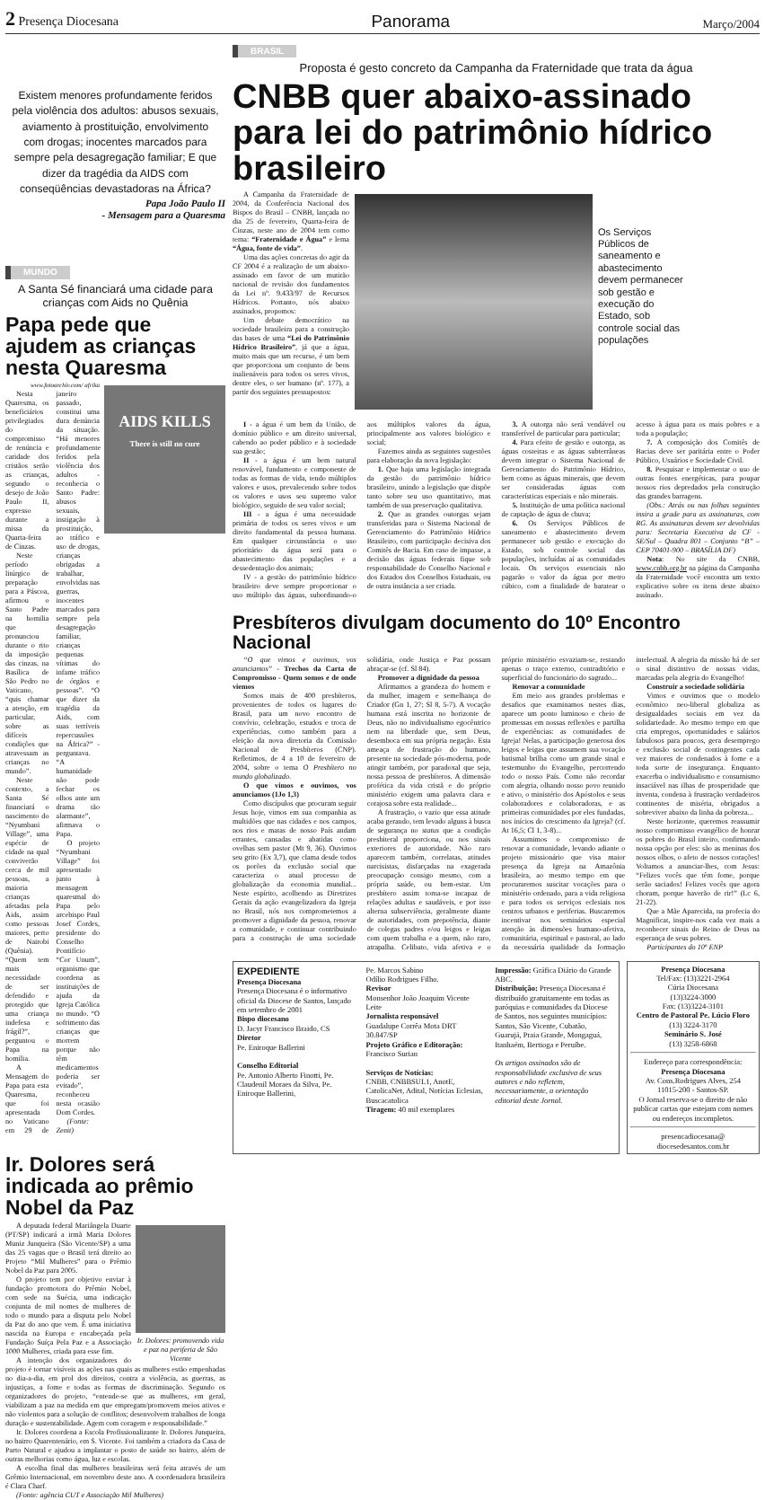2 Presença Diocesana Panorama Março/2004
Existem menores profundamente feridos pela violência dos adultos: abusos sexuais, aviamento à prostituição, envolvimento com drogas; inocentes marcados para sempre pela desagregação familiar; E que dizer da tragédia da AIDS com conseqüências devastadoras na África?
Papa João Paulo II
- Mensagem para a Quaresma
MUNDO
A Santa Sé financiará uma cidade para crianças com Aids no Quênia
Papa pede que ajudem as crianças nesta Quaresma
AIDS KILLS
There is still no cure
www.fotoarchiv.com/ afrika
Nesta Quaresma, os beneficiários privilegiados do compromisso de renúncia e caridade dos cristãos serão as crianças, segundo o desejo de João Paulo II, expresso durante a missa da Quarta-feira de Cinzas.
Neste período litúrgico de preparação para a Páscoa, afirmou o Santo Padre na homilia que pronunciou durante o rito da imposição das cinzas, na Basílica de São Pedro no Vaticano, “quis chamar a atenção, em particular, sobre as difíceis condições que atravessam as crianças no mundo”.
Neste contexto, a Santa Sé financiará o nascimento do “Nyumbani Village”, uma espécie de cidade na qual conviverão cerca de mil pessoas, a maioria crianças afetadas pela Aids, assim como pessoas maiores, perto de Nairobi (Quênia). “Quem tem mais necessidade de ser defendido e protegido que uma criança indefesa e frágil?”, perguntou o Papa na homilia.
A Mensagem do Papa para esta Quaresma, que foi apresentada no Vaticano em 29 de janeiro passado, constitui uma dura denúncia da situação. “Há menores profundamente feridos pela violência dos adultos - reconhecia o Santo Padre: abusos sexuais, instigação à prostituição, ao tráfico e uso de drogas, crianças obrigadas a trabalhar, envolvidas nas guerras, inocentes marcados para sempre pela desagregação familiar, crianças pequenas vítimas do infame tráfico de órgãos e pessoas”. “O que dizer da tragédia da Aids, com suas terríveis repercussões na África?” - perguntava. “A humanidade não pode fechar os olhos ante um drama tão alarmante”, afirmava o Papa.
O projeto “Nyumbani Village” foi apresentado junto à mensagem quaresmal do Papa pelo arcebispo Paul Josef Cordes, presidente do Conselho Pontifício “Cor Unum”, organismo que coordena as instituições de ajuda da Igreja Católica no mundo. “O sofrimento das crianças que morrem porque não têm medicamentos poderia ser evitado”, reconheceu nesta ocasião Dom Cordes.
(Fonte: Zenit)
Ir. Dolores será indicada ao prêmio Nobel da Paz
Ir. Dolores: promovendo vida e paz na periferia de São Vicente
A deputada federal Mariângela Duarte (PT/SP) indicará a irmã Maria Dolores Muniz Junqueira (São Vicente/SP) a uma das 25 vagas que o Brasil terá direito ao Projeto “Mil Mulheres” para o Prêmio Nobel da Paz para 2005.
O projeto tem por objetivo enviar à fundação promotora do Prêmio Nobel, com sede na Suécia, uma indicação conjunta de mil nomes de mulheres de todo o mundo para a disputa pelo Nobel da Paz do ano que vem. É uma iniciativa nascida na Europa e encabeçada pela Fundação Suíça Pela Paz e a Associação 1000 Mulheres, criada para esse fim.
A intenção dos organizadores do projeto é tornar visíveis as ações nas quais as mulheres estão empenhadas no dia-a-dia, em prol dos direitos, contra a violência, as guerras, as injustiças, a fome e todas as formas de discriminação. Segundo os organizadores do projeto, “entende-se que as mulheres, em geral, viabilizam a paz na medida em que empregam/promovem meios ativos e não violentos para a solução de conflitos; desenvolvem trabalhos de longa duração e sustentabilidade. Agem com coragem e responsabilidade.”
Ir. Dolores coordena a Escola Profissionalizante Ir. Dolores Junqueira, no bairro Quarentenário, em S. Vicente. Foi também a criadora da Casa de Parto Natural e ajudou a implantar o posto de saúde no bairro, além de outras melhorias como água, luz e escolas.
A escolha final das mulheres brasileiras será feita através de um Grêmio Internacional, em novembro deste ano. A coordenadora brasileira é Clara Charf.
(Fonte: agência CUT e Associação Mil Mulheres)
BRASIL
Proposta é gesto concreto da Campanha da Fraternidade que trata da água
CNBB quer abaixo-assinado para lei do patrimônio hídrico brasileiro
A Campanha da Fraternidade de 2004, da Conferência Nacional dos Bispos do Brasil – CNBB, lançada no dia 25 de fevereiro, Quarta-feira de Cinzas, neste ano de 2004 tem como tema: “Fraternidade e Água” e lema “Água, fonte de vida”.
Uma das ações concretas do agir da CF 2004 é a realização de um abaixo-assinado em favor de um mutirão nacional de revisão dos fundamentos da Lei nº. 9.433/97 de Recursos Hídricos. Portanto, nós abaixo assinados, propomos:
Um debate democrático na sociedade brasileira para a construção das bases de uma “Lei do Patrimônio Hídrico Brasileiro”, já que a água, muito mais que um recurso, é um bem que proporciona um conjunto de bens inalienáveis para todos os seres vivos, dentre eles, o ser humano (nº. 177), a partir dos seguintes pressupostos:
Os Serviços Públicos de saneamento e abastecimento devem permanecer sob gestão e execução do Estado, sob controle social das populações
I - a água é um bem da União, de domínio público e um direito universal, cabendo ao poder público e à sociedade sua gestão;
II - a água é um bem natural renovável, fundamento e componente de todas as formas de vida, tendo múltiplos valores e usos, prevalecendo sobre todos os valores e usos seu supremo valor biológico, seguido de seu valor social;
III - a água é uma necessidade primária de todos os seres vivos e um direito fundamental da pessoa humana. Em qualquer circunstância o uso prioritário da água será para o abastecimento das populações e a dessedentação dos animais;
IV - a gestão do patrimônio hídrico brasileiro deve sempre proporcionar o uso múltiplo das águas, subordinando-o aos múltiplos valores da água, principalmente aos valores biológico e social;
Fazemos ainda as seguintes sugestões para elaboração da nova legislação:
1. Que haja uma legislação integrada da gestão do patrimônio hídrico brasileiro, unindo a legislação que dispõe tanto sobre seu uso quantitativo, mas também de sua preservação qualitativa.
2. Que as grandes outorgas sejam transferidas para o Sistema Nacional de Gerenciamento do Patrimônio Hídrico Brasileiro, com participação decisiva dos Comitês de Bacia. Em caso de impasse, a decisão das águas federais fique sob responsabilidade do Conselho Nacional e dos Estados dos Conselhos Estaduais, ou de outra instância a ser criada.
3. A outorga não será vendável ou transferível de particular para particular;
4. Para efeito de gestão e outorga, as águas costeiras e as águas subterrâneas devem integrar o Sistema Nacional de Gerenciamento do Patrimônio Hídrico, bem como as águas minerais, que devem ser consideradas águas com características especiais e não minerais.
5. Instituição de uma política nacional de captação de água de chuva;
6. Os Serviços Públicos de saneamento e abastecimento devem permanecer sob gestão e execução do Estado, sob controle social das populações, incluídas aí as comunidades locais. Os serviços essenciais não pagarão o valor da água por metro cúbico, com a finalidade de baratear o acesso à água para os mais pobres e a toda a população;
7. A composição dos Comitês de Bacias deve ser paritária entre o Poder Público, Usuários e Sociedade Civil.
8. Pesquisar e implementar o uso de outras fontes energéticas, para poupar nossos rios depredados pela construção das grandes barragens.
(Obs.: Atrás ou nas folhas seguintes insira a grade para as assinaturas, com RG. As assinaturas devem ser devolvidas para: Secretaria Executiva da CF - SE/Sul – Quadra 801 – Conjunto “B” – CEP 70401-900 – BRASÍLIA DF)
Nota: No site da CNBB, www.cnbb.org.br na página da Campanha da Fraternidade você encontra um texto explicativo sobre os itens deste abaixo assinado.
Presbíteros divulgam documento do 10º Encontro Nacional
“O que vimos e ouvimos, vos anunciamos” - Trechos da Carta de Compromisso - Quem somos e de onde viemos
Somos mais de 400 presbíteros, provenientes de todos os lugares do Brasil, para um novo encontro de convívio, celebração, estudos e troca de experiências, como também para a eleição da nova diretoria da Comissão Nacional de Presbíteros (CNP). Refletimos, de 4 a 10 de fevereiro de 2004, sobre o tema O Presbítero no mundo globalizado.
O que vimos e ouvimos, vos anunciamos (1Jo 1,3)
Como discípulos que procuram seguir Jesus hoje, vimos em sua companhia as multidões que nas cidades e nos campos, nos rios e matas de nosso País andam errantes, cansadas e abatidas como ovelhas sem pastor (Mt 9, 36). Ouvimos seu grito (Ex 3,7), que clama desde todos os porões da exclusão social que caracteriza o atual processo de globalização da economia mundial... Neste espírito, acolhendo as Diretrizes Gerais da ação evangelizadora da Igreja no Brasil, nós nos comprometemos a promover a dignidade da pessoa, renovar a comunidade, e continuar contribuindo para a construção de uma sociedade solidária, onde Justiça e Paz possam abraçar-se (cf. Sl 84).
Promover a dignidade da pessoa
Afirmamos a grandeza do homem e da mulher, imagem e semelhança do Criador (Gn 1, 27; Sl 8, 5-7). A vocação humana está inscrita no horizonte de Deus, não no individualismo egocêntrico nem na liberdade que, sem Deus, desemboca em sua própria negação. Esta ameaça de frustração do humano, presente na sociedade pós-moderna, pode atingir também, por paradoxal que seja, nossa pessoa de presbíteros. A dimensão profética da vida cristã e do próprio ministério exigem uma palavra clara e corajosa sobre esta realidade...
A frustração, o vazio que essa atitude acaba gerando, tem levado alguns à busca de segurança no status que a condição presbiteral proporciona, ou nos sinais exteriores de autoridade. Não raro aparecem também, correlatas, atitudes narcisistas, disfarçadas na exagerada preocupação consigo mesmo, com a própria saúde, ou bem-estar. Um presbítero assim torna-se incapaz de relações adultas e saudáveis, e por isso alterna subserviência, geralmente diante de autoridades, com prepotência, diante de colegas padres e/ou leigos e leigas com quem trabalha e a quem, não raro, atrapalha. Celibato, vida afetiva e o próprio ministério esvaziam-se, restando apenas o traço externo, contraditório e superficial do funcionário do sagrado...
Renovar a comunidade
Em meio aos grandes problemas e desafios que examinamos nestes dias, aparece um ponto luminoso e cheio de promessas em nossas reflexões e partilha de experiências: as comunidades de Igreja! Nelas, a participação generosa dos leigos e leigas que assumem sua vocação batismal brilha como um grande sinal e testemunho do Evangelho, percorrendo todo o nosso País. Como não recordar com alegria, olhando nosso povo reunido e ativo, o ministério dos Apóstolos e seus colaboradores e colaboradoras, e as primeiras comunidades por eles fundadas, nos inícios do crescimento da Igreja? (cf. At 16,5; Cl 1, 3-8)...
Assumimos o compromisso de renovar a comunidade, levando adiante o projeto missionário que visa maior presença da Igreja na Amazônia brasileira, ao mesmo tempo em que procuraremos suscitar vocações para o ministério ordenado, para a vida religiosa e para todos os serviços eclesiais nos centros urbanos e periferias. Buscaremos incentivar nos seminários especial atenção às dimensões humano-afetiva, comunitária, espiritual e pastoral, ao lado da necessária qualidade da formação intelectual. A alegria da missão há de ser o sinal distintivo de nossas vidas, marcadas pela alegria do Evangelho!
Construir a sociedade solidária
Vimos e ouvimos que o modelo econômico neo-liberal globaliza as desigualdades sociais em vez da solidariedade. Ao mesmo tempo em que cria empregos, oportunidades e salários fabulosos para poucos, gera desemprego e exclusão social de contingentes cada vez maiores de condenados à fome e a toda sorte de insegurança. Enquanto exacerba o individualismo e consumismo insaciável nas ilhas de prosperidade que inventa, condena à frustração verdadeiros continentes de miséria, obrigados a sobreviver abaixo da linha da pobreza...
Neste horizonte, queremos reassumir nosso compromisso evangélico de honrar os pobres do Brasil inteiro, confirmando nossa opção por eles: são as meninas dos nossos olhos, o afeto de nossos corações! Voltamos a anunciar-lhes, com Jesus: “Felizes vocês que têm fome, porque serão saciados! Felizes vocês que agora choram, porque haverão de rir!” (Lc 6, 21-22).
Que a Mãe Aparecida, na profecia do Magnificat, inspire-nos cada vez mais a reconhecer sinais do Reino de Deus na esperança de seus pobres.
Participantes do 10º ENP
EXPEDIENTE
Presença Diocesana
Presença Diocesana é o informativo oficial da Diocese de Santos, lançado em setembro de 2001
Bispo diocesano
D. Jacyr Francisco Braido, CS
Diretor
Pe. Eniroque Ballerini
Conselho Editorial
Pe. Antonio Alberto Finotti, Pe. Claudenil Moraes da Silva, Pe. Eniroque Ballerini,
Pe. Marcos Sabino
Odílio Rodrigues Filho.
Revisor
Monsenhor João Joaquim Vicente Leite
Jornalista responsável
Guadalupe Corrêa Mota DRT 30.847/SP
Projeto Gráfico e Editoração: Francisco Surian
Serviços de Notícias:
CNBB, CNBBSUL1, AnotE, CatolicaNet, Adital, Notícias Eclesias, Buscacatolica
Tiragem: 40 mil exemplares
Impressão: Gráfica Diário do Grande ABC.
Distribuição: Presença Diocesana é distribuído gratuitamente em todas as paróquias e comunidades da Diocese de Santos, nos seguintes municípios: Santos, São Vicente, Cubatão, Guarujá, Praia Grande, Mongaguá, Itanhaém, Bertioga e Peruíbe.
Os artigos assinados são de responsabilidade exclusiva de seus autores e não refletem, necessariamente, a orientação editorial deste Jornal.
Presença Diocesana
Tel/Fax: (13)3221-2964
Cúria Diocesana
(13)3224-3000
Fax: (13)3224-3101
Centro de Pastoral Pe. Lúcio Floro
(13) 3224-3170
Seminário S. José
(13) 3258-6868
Endereço para correspondência:
Presença Diocesana
Av. Cons.Rodrigues Alves, 254
11015-200 - Santos-SP.
O Jornal reserva-se o direito de não publicar cartas que estejam com nomes ou endereços incompletos.
presencadiocesana@
diocesedesantos.com.br